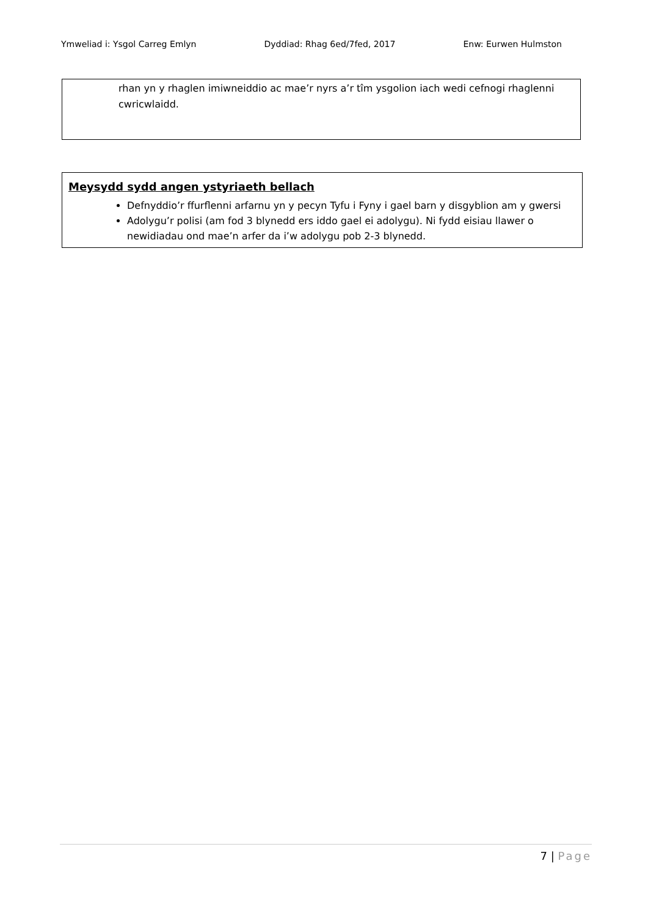Ymweliad i: Ysgol Carreg Emlyn Dyddiad: Rhag 6ed/7fed, 2017 Enw: Eurwen Hulmston
rhan yn y rhaglen imiwneiddio ac mae’r nyrs a’r tîm ysgolion iach wedi cefnogi rhaglenni cwricwlaidd.
Meysydd sydd angen ystyriaeth bellach
Defnyddio’r ffurflenni arfarnu yn y pecyn Tyfu i Fyny i gael barn y disgyblion am y gwersi
Adolygu’r polisi (am fod 3 blynedd ers iddo gael ei adolygu). Ni fydd eisiau llawer o newidiadau ond mae’n arfer da i’w adolygu pob 2-3 blynedd.
7 | Page